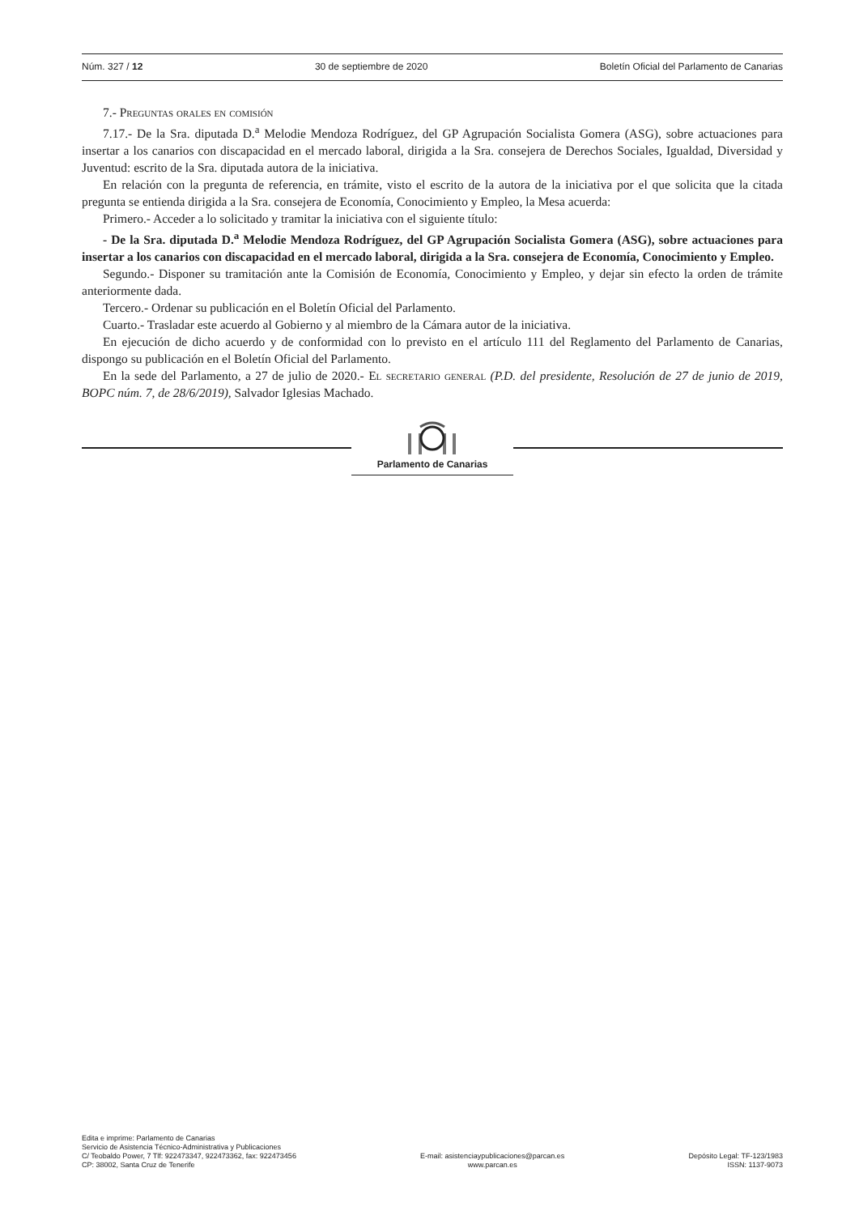Núm. 327 / 12 30 de septiembre de 2020 Boletín Oficial del Parlamento de Canarias
7.- Preguntas orales en comisión
7.17.- De la Sra. diputada D.<sup>a</sup> Melodie Mendoza Rodríguez, del GP Agrupación Socialista Gomera (ASG), sobre actuaciones para insertar a los canarios con discapacidad en el mercado laboral, dirigida a la Sra. consejera de Derechos Sociales, Igualdad, Diversidad y Juventud: escrito de la Sra. diputada autora de la iniciativa.
En relación con la pregunta de referencia, en trámite, visto el escrito de la autora de la iniciativa por el que solicita que la citada pregunta se entienda dirigida a la Sra. consejera de Economía, Conocimiento y Empleo, la Mesa acuerda:
Primero.- Acceder a lo solicitado y tramitar la iniciativa con el siguiente título:
- De la Sra. diputada D.<sup>a</sup> Melodie Mendoza Rodríguez, del GP Agrupación Socialista Gomera (ASG), sobre actuaciones para insertar a los canarios con discapacidad en el mercado laboral, dirigida a la Sra. consejera de Economía, Conocimiento y Empleo.
Segundo.- Disponer su tramitación ante la Comisión de Economía, Conocimiento y Empleo, y dejar sin efecto la orden de trámite anteriormente dada.
Tercero.- Ordenar su publicación en el Boletín Oficial del Parlamento.
Cuarto.- Trasladar este acuerdo al Gobierno y al miembro de la Cámara autor de la iniciativa.
En ejecución de dicho acuerdo y de conformidad con lo previsto en el artículo 111 del Reglamento del Parlamento de Canarias, dispongo su publicación en el Boletín Oficial del Parlamento.
En la sede del Parlamento, a 27 de julio de 2020.- El secretario general (P.D. del presidente, Resolución de 27 de junio de 2019, BOPC núm. 7, de 28/6/2019), Salvador Iglesias Machado.
Parlamento de Canarias
Edita e imprime: Parlamento de Canarias
Servicio de Asistencia Técnico-Administrativa y Publicaciones
C/ Teobaldo Power, 7 Tlf: 922473347, 922473362, fax: 922473456
CP: 38002, Santa Cruz de Tenerife
E-mail: asistenciaypublicaciones@parcan.es
www.parcan.es
Depósito Legal: TF-123/1983
ISSN: 1137-9073